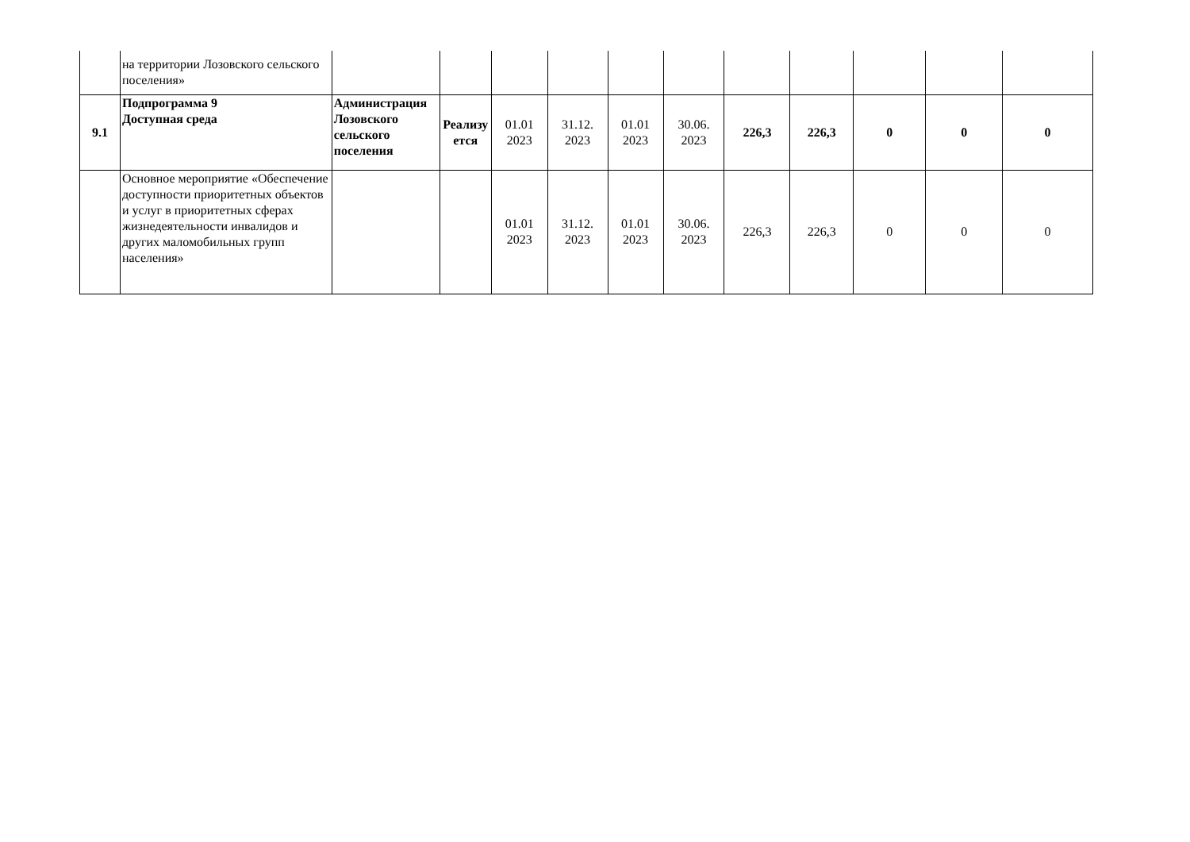| | на территории Лозовского сельского поселения» | | | | | | | | | | | |
| 9.1 | Подпрограмма 9 Доступная среда | Администрация Лозовского сельского поселения | Реализу ется | 01.01 2023 | 31.12. 2023 | 01.01 2023 | 30.06. 2023 | 226,3 | 226,3 | 0 | 0 | 0 |
| | Основное мероприятие «Обеспечение доступности приоритетных объектов и услуг в приоритетных сферах жизнедеятельности инвалидов и других маломобильных групп населения» | | | 01.01 2023 | 31.12. 2023 | 01.01 2023 | 30.06. 2023 | 226,3 | 226,3 | 0 | 0 | 0 |